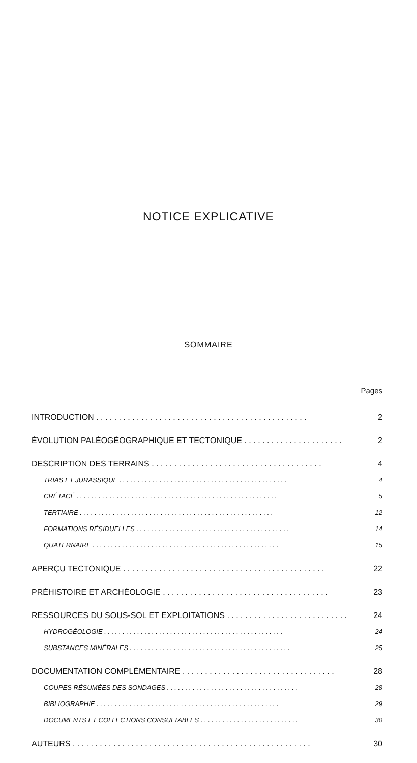NOTICE EXPLICATIVE
SOMMAIRE
Pages
INTRODUCTION . . . . . . . . . . . . . . . . . . . . . . . . . . . . . . . . . . . . . . . . . . . . . . . 2
ÉVOLUTION PALÉOGÉOGRAPHIQUE ET TECTONIQUE . . . . . . . . . . . . . . . . . . . . . . 2
DESCRIPTION DES TERRAINS . . . . . . . . . . . . . . . . . . . . . . . . . . . . . . . . . . . . . . 4
TRIAS ET JURASSIQUE . . . . . . . . . . . . . . . . . . . . . . . . . . . . . . . . . . . . . . . . . . . . . . 4
CRÉTACÉ . . . . . . . . . . . . . . . . . . . . . . . . . . . . . . . . . . . . . . . . . . . . . . . . . . . . . . . 5
TERTIAIRE . . . . . . . . . . . . . . . . . . . . . . . . . . . . . . . . . . . . . . . . . . . . . . . . . . . . . 12
FORMATIONS RÉSIDUELLES . . . . . . . . . . . . . . . . . . . . . . . . . . . . . . . . . . . . . . . . . . 14
QUATERNAIRE . . . . . . . . . . . . . . . . . . . . . . . . . . . . . . . . . . . . . . . . . . . . . . . . . . . 15
APERÇU TECTONIQUE . . . . . . . . . . . . . . . . . . . . . . . . . . . . . . . . . . . . . . . . . . . . . 22
PRÉHISTOIRE ET ARCHÉOLOGIE . . . . . . . . . . . . . . . . . . . . . . . . . . . . . . . . . . . . . 23
RESSOURCES DU SOUS-SOL ET EXPLOITATIONS . . . . . . . . . . . . . . . . . . . . . . . . . . . 24
HYDROGÉOLOGIE . . . . . . . . . . . . . . . . . . . . . . . . . . . . . . . . . . . . . . . . . . . . . . . . . 24
SUBSTANCES MINÉRALES . . . . . . . . . . . . . . . . . . . . . . . . . . . . . . . . . . . . . . . . . . . . 25
DOCUMENTATION COMPLÉMENTAIRE . . . . . . . . . . . . . . . . . . . . . . . . . . . . . . . . . . 28
COUPES RÉSUMÉES DES SONDAGES . . . . . . . . . . . . . . . . . . . . . . . . . . . . . . . . . . . . 28
BIBLIOGRAPHIE . . . . . . . . . . . . . . . . . . . . . . . . . . . . . . . . . . . . . . . . . . . . . . . . . . 29
DOCUMENTS ET COLLECTIONS CONSULTABLES . . . . . . . . . . . . . . . . . . . . . . . . . . . 30
AUTEURS . . . . . . . . . . . . . . . . . . . . . . . . . . . . . . . . . . . . . . . . . . . . . . . . . . . . . 30